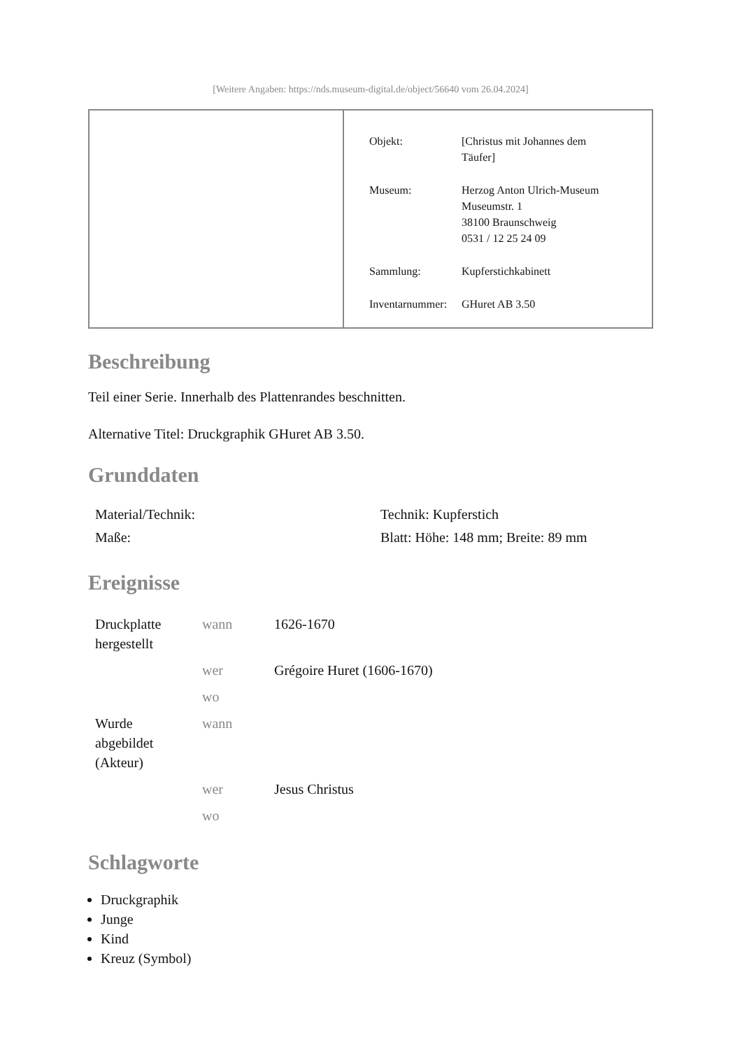[Weitere Angaben: https://nds.museum-digital.de/object/56640 vom 26.04.2024]
| Objekt: | [Christus mit Johannes dem Täufer] |
| Museum: | Herzog Anton Ulrich-Museum Museumstr. 1 38100 Braunschweig 0531 / 12 25 24 09 |
| Sammlung: | Kupferstichkabinett |
| Inventarnummer: | GHuret AB 3.50 |
Beschreibung
Teil einer Serie. Innerhalb des Plattenrandes beschnitten.
Alternative Titel: Druckgraphik GHuret AB 3.50.
Grunddaten
| Material/Technik: | Technik: Kupferstich |
| Maße: | Blatt: Höhe: 148 mm; Breite: 89 mm |
Ereignisse
| Druckplatte hergestellt | wann | 1626-1670 |
| | wer | Grégoire Huret (1606-1670) |
| | wo | |
| Wurde abgebildet (Akteur) | wann | |
| | wer | Jesus Christus |
| | wo | |
Schlagworte
Druckgraphik
Junge
Kind
Kreuz (Symbol)